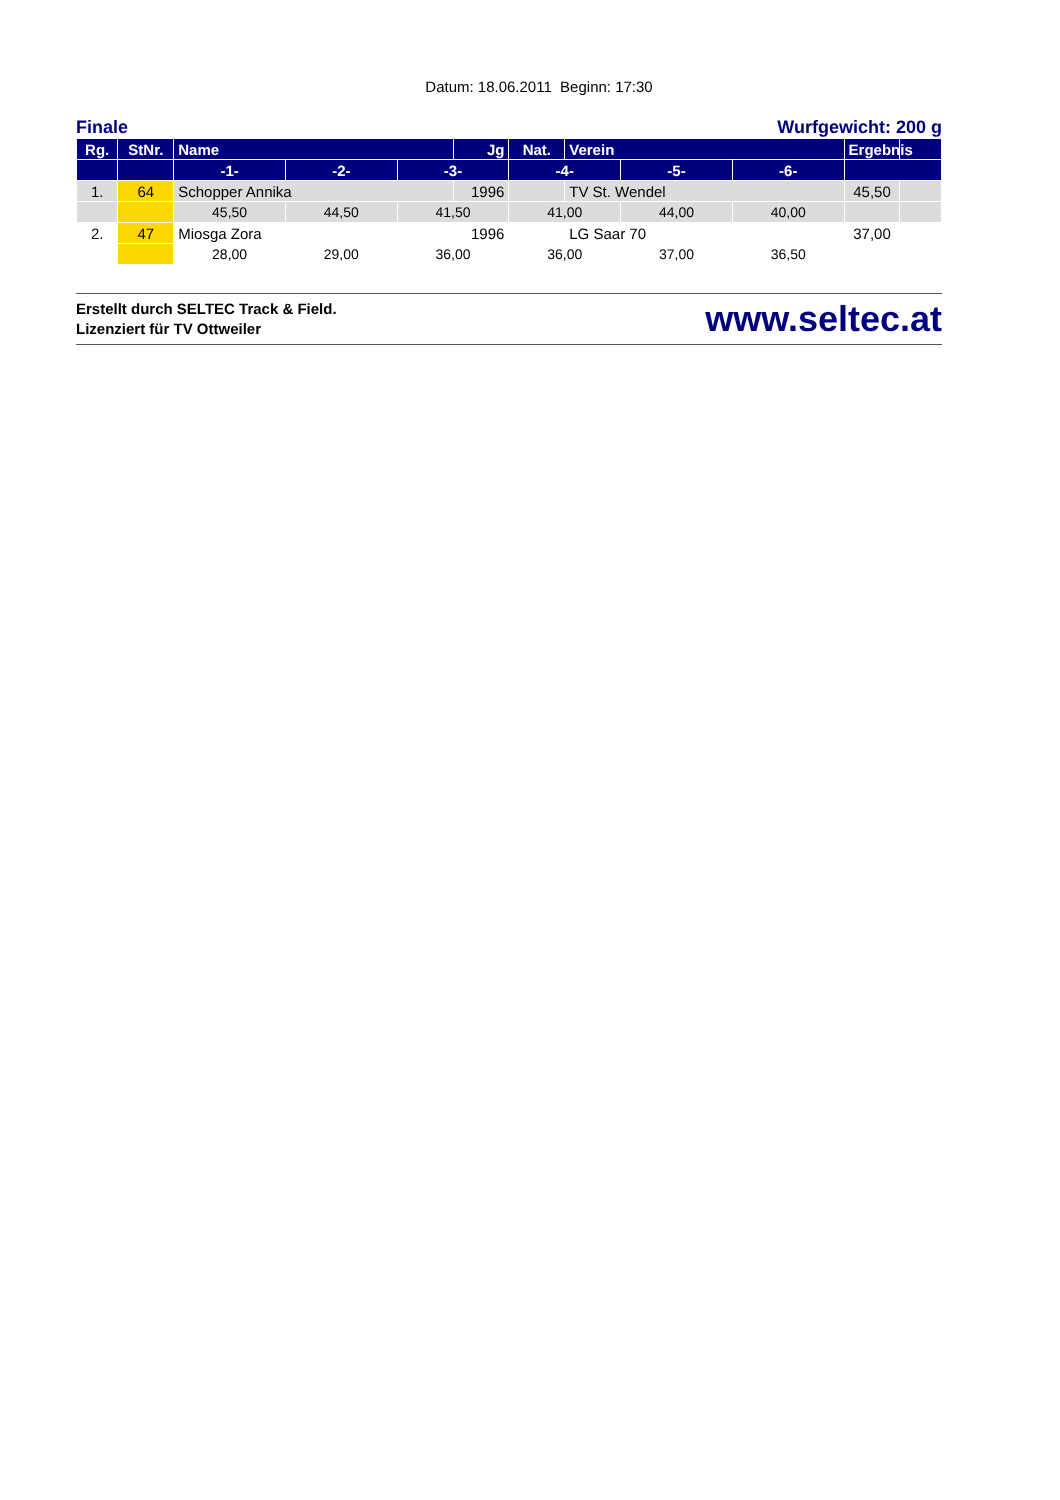Datum: 18.06.2011 Beginn: 17:30
Finale Wurfgewicht: 200 g
| Rg. | StNr. | Name | | | Jg | Nat. | Verein | | | Ergebnis | |
| --- | --- | --- | --- | --- | --- | --- | --- | --- | --- | --- | --- |
| | | -1- | -2- | -3- | | -4- | | -5- | -6- | | |
| 1. | 64 | Schopper Annika | | | 1996 | | TV St. Wendel | | | 45,50 | |
| | | 45,50 | 44,50 | 41,50 | | 41,00 | | 44,00 | 40,00 | | |
| 2. | 47 | Miosga Zora | | | 1996 | | LG Saar 70 | | | 37,00 | |
| | | 28,00 | 29,00 | 36,00 | | 36,00 | | 37,00 | 36,50 | | |
Erstellt durch SELTEC Track & Field.
Lizenziert für TV Ottweiler
www.seltec.at